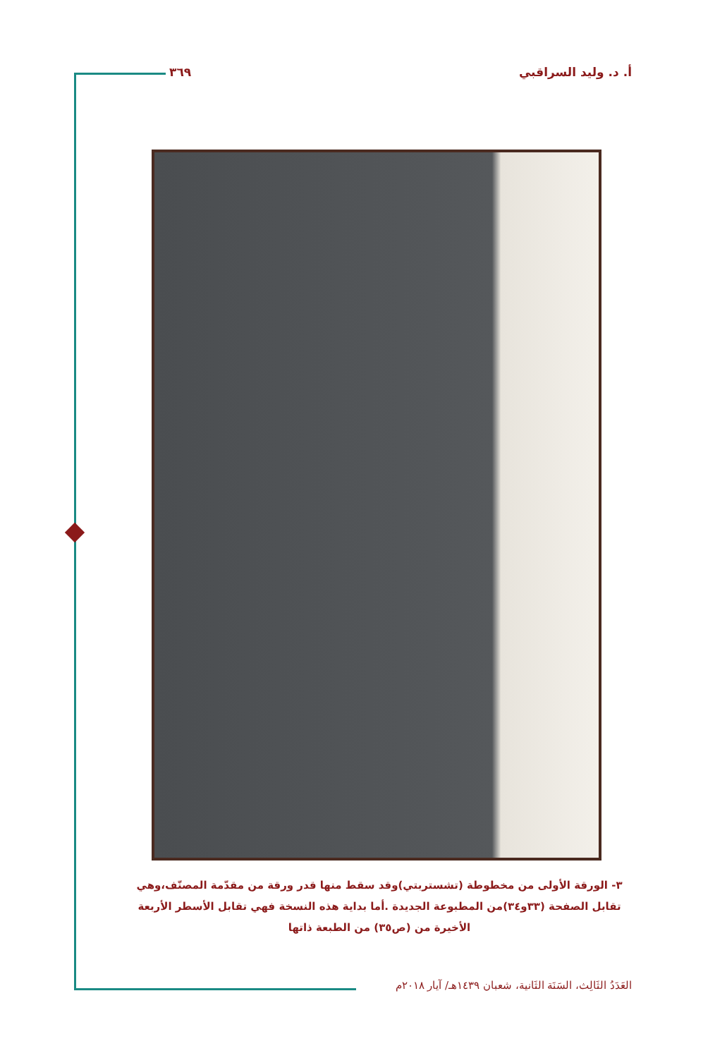أ. د. وليد السراقبي ٣٦٩
٣- الورقة الأولى من مخطوطة (تشستربتي)وقد سقط منها قدر ورقة من مقدّمة المصنّف،وهي تقابل الصفحة (٣٣و٣٤)من المطبوعة الجديدة .أما بداية هذه النسخة فهي تقابل الأسطر الأربعة الأخيرة من (ص٣٥) من الطبعة ذاتها
العَدَدُ الثَالِث، السَنَة الثَانية، شعبان ١٤٣٩هـ/ آيار ٢٠١٨م